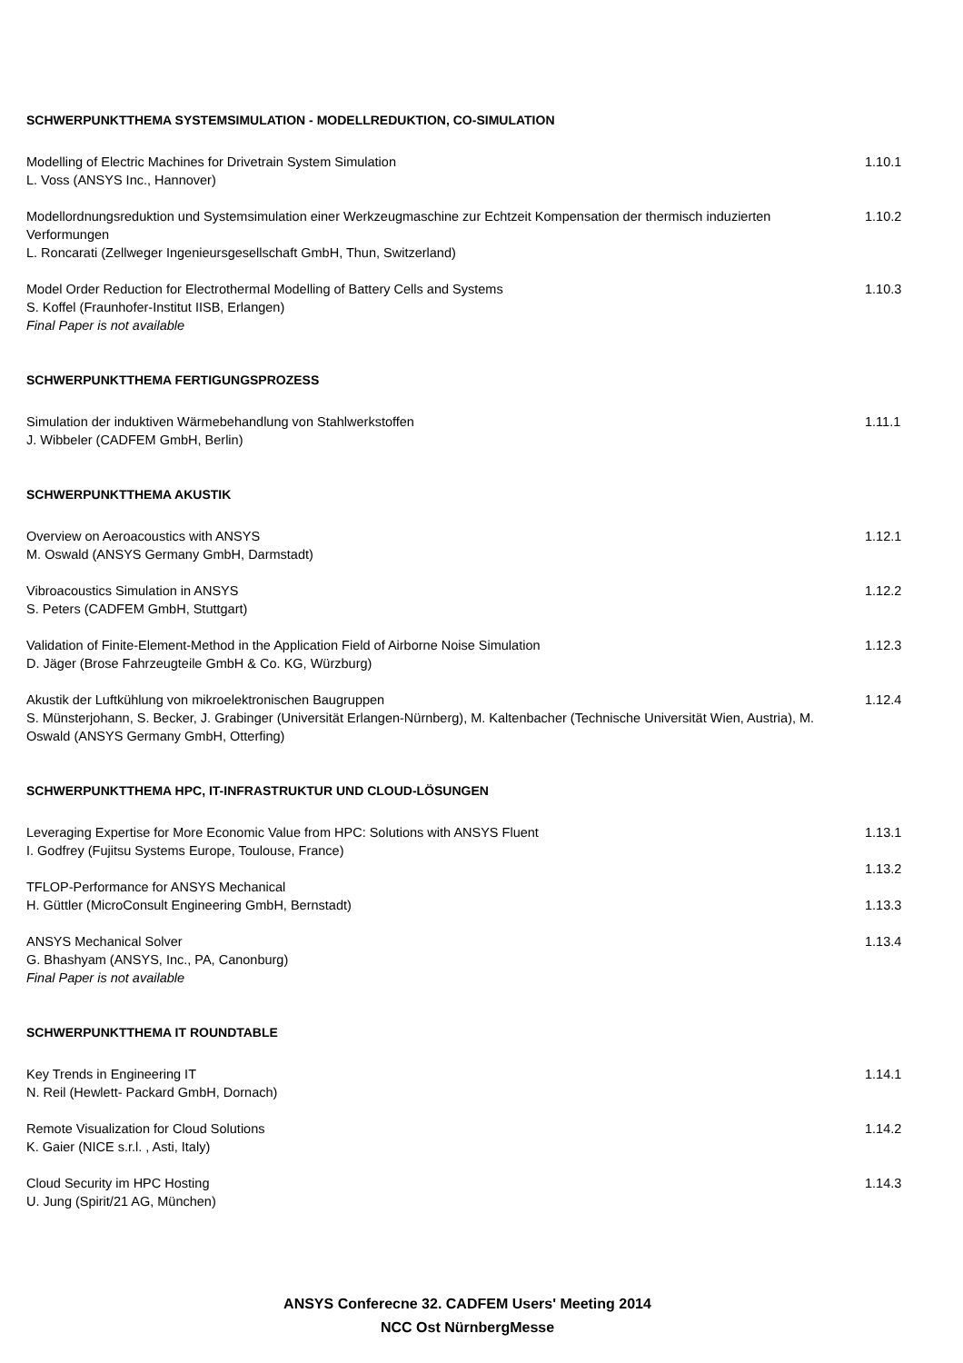SCHWERPUNKTTHEMA SYSTEMSIMULATION - MODELLREDUKTION, CO-SIMULATION
Modelling of Electric Machines for Drivetrain System Simulation
L. Voss (ANSYS Inc., Hannover)
1.10.1
Modellordnungsreduktion und Systemsimulation einer Werkzeugmaschine zur Echtzeit Kompensation der thermisch induzierten Verformungen
L. Roncarati (Zellweger Ingenieursgesellschaft GmbH, Thun, Switzerland)
1.10.2
Model Order Reduction for Electrothermal Modelling of Battery Cells and Systems
S. Koffel (Fraunhofer-Institut IISB, Erlangen)
Final Paper is not available
1.10.3
SCHWERPUNKTTHEMA FERTIGUNGSPROZESS
Simulation der induktiven Wärmebehandlung von Stahlwerkstoffen
J. Wibbeler (CADFEM GmbH, Berlin)
1.11.1
SCHWERPUNKTTHEMA AKUSTIK
Overview on Aeroacoustics with ANSYS
M. Oswald (ANSYS Germany GmbH, Darmstadt)
1.12.1
Vibroacoustics Simulation in ANSYS
S. Peters (CADFEM GmbH, Stuttgart)
1.12.2
Validation of Finite-Element-Method in the Application Field of Airborne Noise Simulation
D. Jäger (Brose Fahrzeugteile GmbH & Co. KG, Würzburg)
1.12.3
Akustik der Luftkühlung von mikroelektronischen Baugruppen
S. Münsterjohann, S. Becker, J. Grabinger (Universität Erlangen-Nürnberg), M. Kaltenbacher (Technische Universität Wien, Austria), M. Oswald (ANSYS Germany GmbH, Otterfing)
1.12.4
SCHWERPUNKTTHEMA HPC, IT-INFRASTRUKTUR UND CLOUD-LÖSUNGEN
Leveraging Expertise for More Economic Value from HPC: Solutions with ANSYS Fluent
I. Godfrey (Fujitsu Systems Europe, Toulouse, France)
TFLOP-Performance for ANSYS Mechanical
H. Güttler (MicroConsult Engineering GmbH, Bernstadt)
1.13.1
1.13.2
1.13.3
ANSYS Mechanical Solver
G. Bhashyam (ANSYS, Inc., PA, Canonburg)
Final Paper is not available
1.13.4
SCHWERPUNKTTHEMA IT ROUNDTABLE
Key Trends in Engineering IT
N. Reil (Hewlett- Packard GmbH, Dornach)
1.14.1
Remote Visualization for Cloud Solutions
K. Gaier (NICE s.r.l. , Asti, Italy)
1.14.2
Cloud Security im HPC Hosting
U. Jung (Spirit/21 AG, München)
1.14.3
ANSYS Conferecne 32. CADFEM Users' Meeting 2014
NCC Ost NürnbergMesse